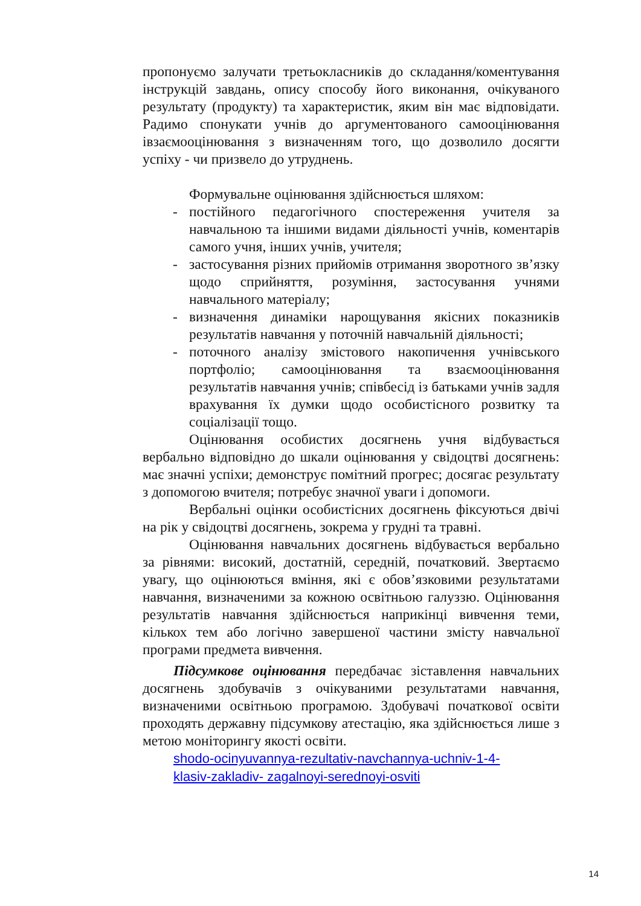пропонуємо залучати третьокласників до складання/коментування інструкцій завдань, опису способу його виконання, очікуваного результату (продукту) та характеристик, яким він має відповідати. Радимо спонукати учнів до аргументованого самооцінювання івзаємооцінювання з визначенням того, що дозволило досягти успіху - чи призвело до утруднень.
Формувальне оцінювання здійснюється шляхом:
- постійного педагогічного спостереження учителя за навчальною та іншими видами діяльності учнів, коментарів самого учня, інших учнів, учителя;
- застосування різних прийомів отримання зворотного зв’язку щодо сприйняття, розуміння, застосування учнями навчального матеріалу;
- визначення динаміки нарощування якісних показників результатів навчання у поточній навчальній діяльності;
- поточного аналізу змістового накопичення учнівського портфоліо; самооцінювання та взаємооцінювання результатів навчання учнів; співбесід із батьками учнів задля врахування їх думки щодо особистісного розвитку та соціалізації тощо.
Оцінювання особистих досягнень учня відбувається вербально відповідно до шкали оцінювання у свідоцтві досягнень: має значні успіхи; демонструє помітний прогрес; досягає результату з допомогою вчителя; потребує значної уваги і допомоги.
Вербальні оцінки особистісних досягнень фіксуються двічі на рік у свідоцтві досягнень, зокрема у грудні та травні.
Оцінювання навчальних досягнень відбувається вербально за рівнями: високий, достатній, середній, початковий. Звертаємо увагу, що оцінюються вміння, які є обов’язковими результатами навчання, визначеними за кожною освітньою галуззю. Оцінювання результатів навчання здійснюється наприкінці вивчення теми, кількох тем або логічно завершеної частини змісту навчальної програми предмета вивчення.
Підсумкове оцінювання передбачає зіставлення навчальних досягнень здобувачів з очікуваними результатами навчання, визначеними освітньою програмою. Здобувачі початкової освіти проходять державну підсумкову атестацію, яка здійснюється лише з метою моніторингу якості освіти.
shodo-ocinyuvannya-rezultativ-navchannya-uchniv-1-4-
klasiv-zakladiv- zagalnoyi-serednoyi-osviti
14